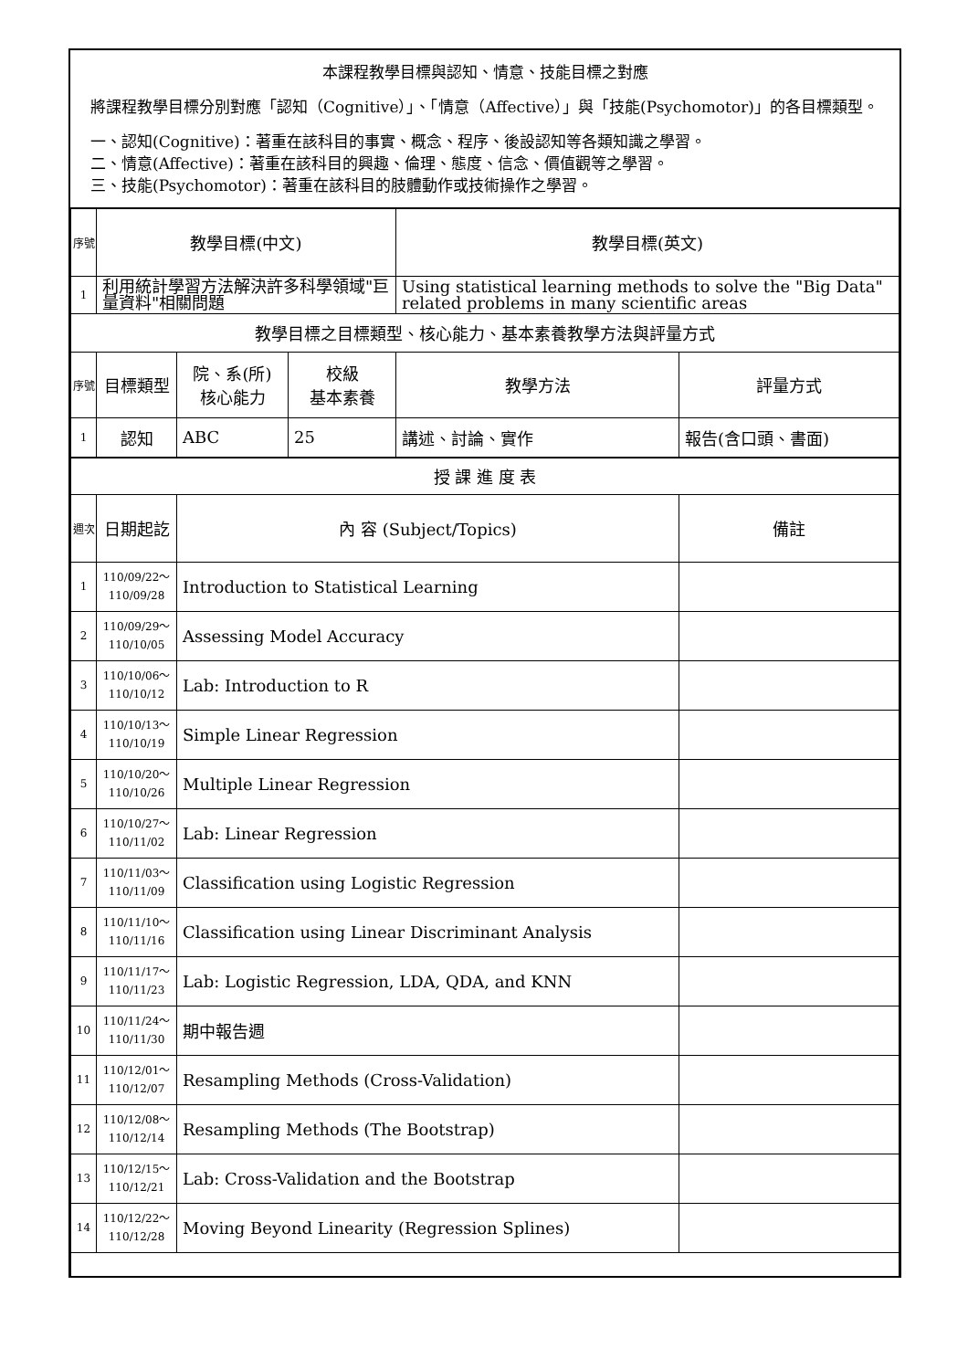本課程教學目標與認知、情意、技能目標之對應
將課程教學目標分別對應「認知（Cognitive）」、「情意（Affective）」與「技能(Psychomotor)」的各目標類型。
一、認知(Cognitive)：著重在該科目的事實、概念、程序、後設認知等各類知識之學習。
二、情意(Affective)：著重在該科目的興趣、倫理、態度、信念、價值觀等之學習。
三、技能(Psychomotor)：著重在該科目的肢體動作或技術操作之學習。
| 序號 | 教學目標(中文) | | | 教學目標(英文) | |
| 1 | 利用統計學習方法解決許多科學領域"巨量資料"相關問題 | | | Using statistical learning methods to solve the "Big Data" related problems in many scientific areas | |
| 教學目標之目標類型、核心能力、基本素養教學方法與評量方式 | | | | | |
| 序號 | 目標類型 | 院、系(所) 核心能力 | 校級 基本素養 | 教學方法 | 評量方式 |
| 1 | 認知 | ABC | 25 | 講述、討論、實作 | 報告(含口頭、書面) |
| 授 課 進 度 表 | | | | | |
| 週次 | 日期起訖 | 內 容 (Subject/Topics) | | | 備註 |
| 1 | 110/09/22～ 110/09/28 | Introduction to Statistical Learning | | | |
| 2 | 110/09/29～ 110/10/05 | Assessing Model Accuracy | | | |
| 3 | 110/10/06～ 110/10/12 | Lab: Introduction to R | | | |
| 4 | 110/10/13～ 110/10/19 | Simple Linear Regression | | | |
| 5 | 110/10/20～ 110/10/26 | Multiple Linear Regression | | | |
| 6 | 110/10/27～ 110/11/02 | Lab: Linear Regression | | | |
| 7 | 110/11/03～ 110/11/09 | Classification using Logistic Regression | | | |
| 8 | 110/11/10～ 110/11/16 | Classification using Linear Discriminant Analysis | | | |
| 9 | 110/11/17～ 110/11/23 | Lab: Logistic Regression, LDA, QDA, and KNN | | | |
| 10 | 110/11/24～ 110/11/30 | 期中報告週 | | | |
| 11 | 110/12/01～ 110/12/07 | Resampling Methods (Cross-Validation) | | | |
| 12 | 110/12/08～ 110/12/14 | Resampling Methods (The Bootstrap) | | | |
| 13 | 110/12/15～ 110/12/21 | Lab: Cross-Validation and the Bootstrap | | | |
| 14 | 110/12/22～ 110/12/28 | Moving Beyond Linearity (Regression Splines) | | | |